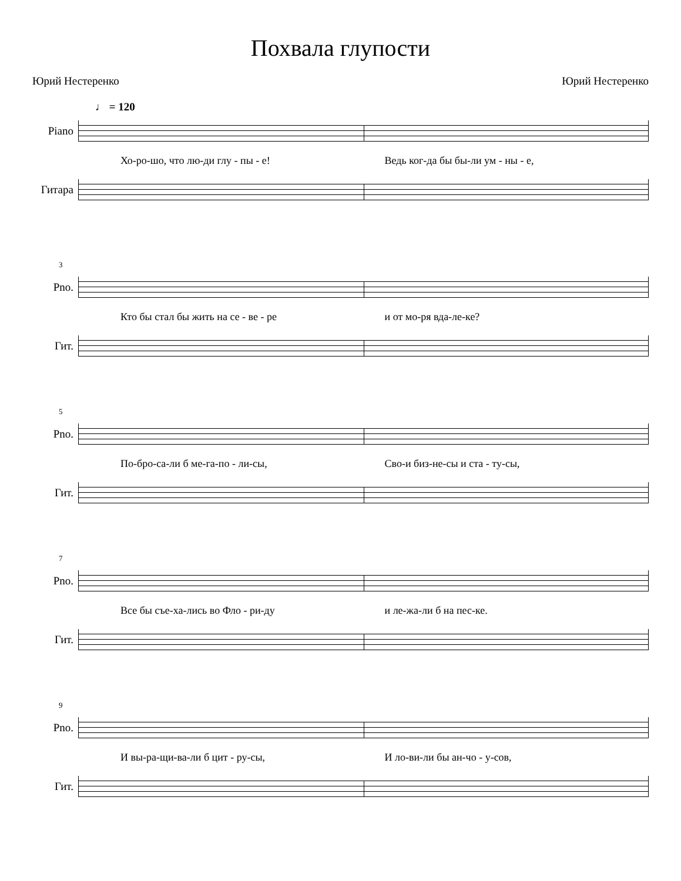Похвала глупости
Юрий Нестеренко Юрий Нестеренко
♩ = 120
Piano
Хо-ро-шо, что лю-ди глу - пы - е! Ведь ког-да бы бы-ли ум - ны - е,
Гитара
3
Pno.
Кто бы стал бы жить на се - ве - ре и от мо-ря вда-ле-ке?
Гит.
5
Pno.
По-бро-са-ли б ме-га-по - ли-сы, Сво-и биз-не-сы и ста - ту-сы,
Гит.
7
Pno.
Все бы съе-ха-лись во Фло - ри-ду и ле-жа-ли б на пес-ке.
Гит.
9
Pno.
И вы-ра-щи-ва-ли б цит - ру-сы, И ло-ви-ли бы ан-чо - у-сов,
Гит.